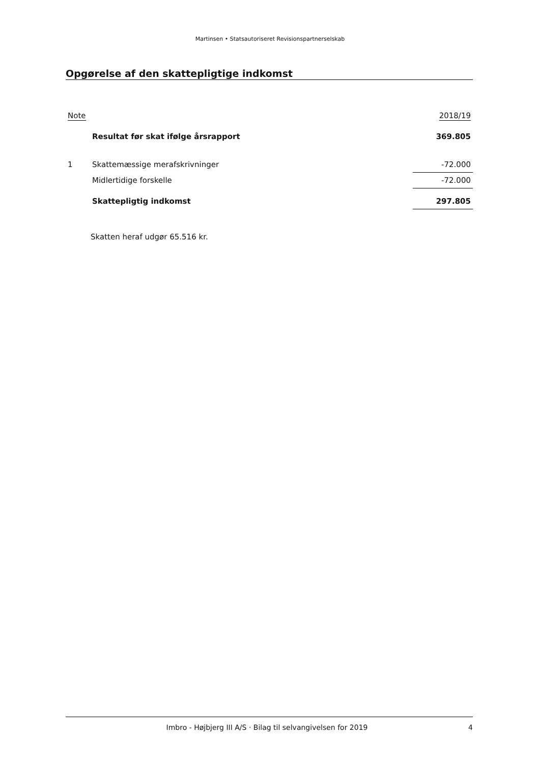Martinsen • Statsautoriseret Revisionspartnerselskab
Opgørelse af den skattepligtige indkomst
| Note | | 2018/19 |
| --- | --- | --- |
| | Resultat før skat ifølge årsrapport | 369.805 |
| 1 | Skattemæssige merafskrivninger | -72.000 |
| | Midlertidige forskelle | -72.000 |
| | Skattepligtig indkomst | 297.805 |
Skatten heraf udgør 65.516 kr.
Imbro - Højbjerg III A/S · Bilag til selvangivelsen for 2019 4